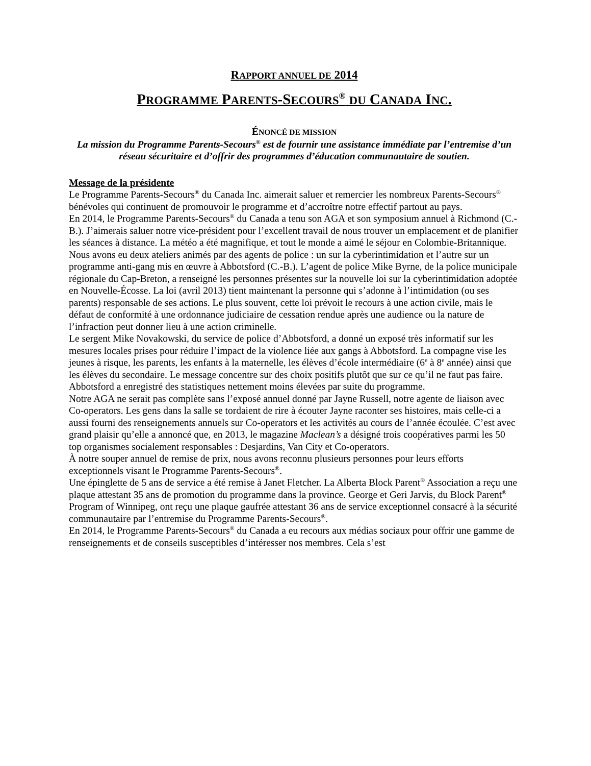RAPPORT ANNUEL DE 2014
PROGRAMME PARENTS-SECOURS<sup>®</sup> DU CANADA INC.
ÉNONCÉ DE MISSION
La mission du Programme Parents-Secours<sup>®</sup> est de fournir une assistance immédiate par l’entremise d’un réseau sécuritaire et d’offrir des programmes d’éducation communautaire de soutien.
Message de la présidente
Le Programme Parents-Secours<sup>®</sup> du Canada Inc. aimerait saluer et remercier les nombreux Parents-Secours<sup>®</sup> bénévoles qui continuent de promouvoir le programme et d’accroître notre effectif partout au pays.
En 2014, le Programme Parents-Secours<sup>®</sup> du Canada a tenu son AGA et son symposium annuel à Richmond (C.- B.). J’aimerais saluer notre vice-président pour l’excellent travail de nous trouver un emplacement et de planifier les séances à distance. La météo a été magnifique, et tout le monde a aimé le séjour en Colombie-Britannique.
Nous avons eu deux ateliers animés par des agents de police : un sur la cyberintimidation et l’autre sur un programme anti-gang mis en œuvre à Abbotsford (C.-B.). L’agent de police Mike Byrne, de la police municipale régionale du Cap-Breton, a renseigné les personnes présentes sur la nouvelle loi sur la cyberintimidation adoptée en Nouvelle-Écosse. La loi (avril 2013) tient maintenant la personne qui s’adonne à l’intimidation (ou ses parents) responsable de ses actions. Le plus souvent, cette loi prévoit le recours à une action civile, mais le défaut de conformité à une ordonnance judiciaire de cessation rendue après une audience ou la nature de l’infraction peut donner lieu à une action criminelle.
Le sergent Mike Novakowski, du service de police d’Abbotsford, a donné un exposé très informatif sur les mesures locales prises pour réduire l’impact de la violence liée aux gangs à Abbotsford. La compagne vise les jeunes à risque, les parents, les enfants à la maternelle, les élèves d’école intermédiaire (6<sup>e</sup> à 8<sup>e</sup> année) ainsi que les élèves du secondaire. Le message concentre sur des choix positifs plutôt que sur ce qu’il ne faut pas faire. Abbotsford a enregistré des statistiques nettement moins élevées par suite du programme.
Notre AGA ne serait pas complète sans l’exposé annuel donné par Jayne Russell, notre agente de liaison avec Co-operators. Les gens dans la salle se tordaient de rire à écouter Jayne raconter ses histoires, mais celle-ci a aussi fourni des renseignements annuels sur Co-operators et les activités au cours de l’année écoulée. C’est avec grand plaisir qu’elle a annoncé que, en 2013, le magazine Maclean’s a désigné trois coopératives parmi les 50 top organismes socialement responsables : Desjardins, Van City et Co-operators.
À notre souper annuel de remise de prix, nous avons reconnu plusieurs personnes pour leurs efforts exceptionnels visant le Programme Parents-Secours<sup>®</sup>.
Une épinglette de 5 ans de service a été remise à Janet Fletcher. La Alberta Block Parent<sup>®</sup> Association a reçu une plaque attestant 35 ans de promotion du programme dans la province. George et Geri Jarvis, du Block Parent<sup>®</sup> Program of Winnipeg, ont reçu une plaque gaufrée attestant 36 ans de service exceptionnel consacré à la sécurité communautaire par l’entremise du Programme Parents-Secours<sup>®</sup>.
En 2014, le Programme Parents-Secours<sup>®</sup> du Canada a eu recours aux médias sociaux pour offrir une gamme de renseignements et de conseils susceptibles d’intéresser nos membres. Cela s’est